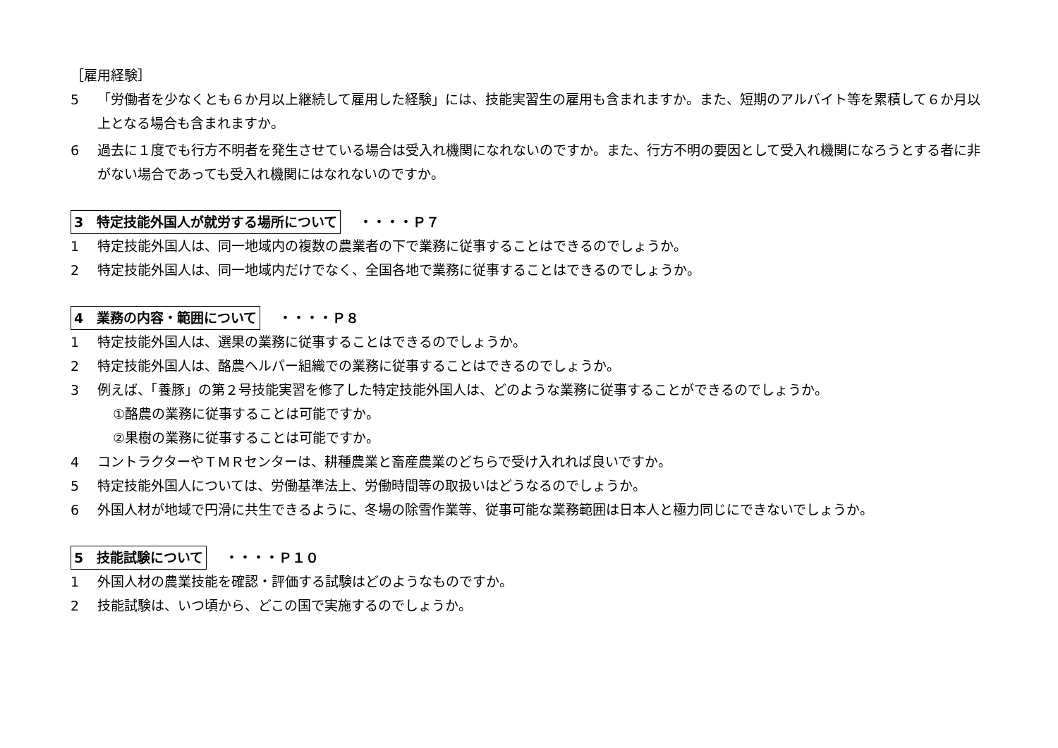［雇用経験］
5 「労働者を少なくとも６か月以上継続して雇用した経験」には、技能実習生の雇用も含まれますか。また、短期のアルバイト等を累積して６か月以上となる場合も含まれますか。
6 過去に１度でも行方不明者を発生させている場合は受入れ機関になれないのですか。また、行方不明の要因として受入れ機関になろうとする者に非がない場合であっても受入れ機関にはなれないのですか。
3　特定技能外国人が就労する場所について ・・・・Ｐ７
1 特定技能外国人は、同一地域内の複数の農業者の下で業務に従事することはできるのでしょうか。
2 特定技能外国人は、同一地域内だけでなく、全国各地で業務に従事することはできるのでしょうか。
4　業務の内容・範囲について ・・・・Ｐ８
1 特定技能外国人は、選果の業務に従事することはできるのでしょうか。
2 特定技能外国人は、酪農ヘルパー組織での業務に従事することはできるのでしょうか。
3 例えば、「養豚」の第２号技能実習を修了した特定技能外国人は、どのような業務に従事することができるのでしょうか。
①酪農の業務に従事することは可能ですか。
②果樹の業務に従事することは可能ですか。
4 コントラクターやＴＭＲセンターは、耕種農業と畜産農業のどちらで受け入れれば良いですか。
5 特定技能外国人については、労働基準法上、労働時間等の取扱いはどうなるのでしょうか。
6 外国人材が地域で円滑に共生できるように、冬場の除雪作業等、従事可能な業務範囲は日本人と極力同じにできないでしょうか。
5　技能試験について ・・・・Ｐ１０
1 外国人材の農業技能を確認・評価する試験はどのようなものですか。
2 技能試験は、いつ頃から、どこの国で実施するのでしょうか。